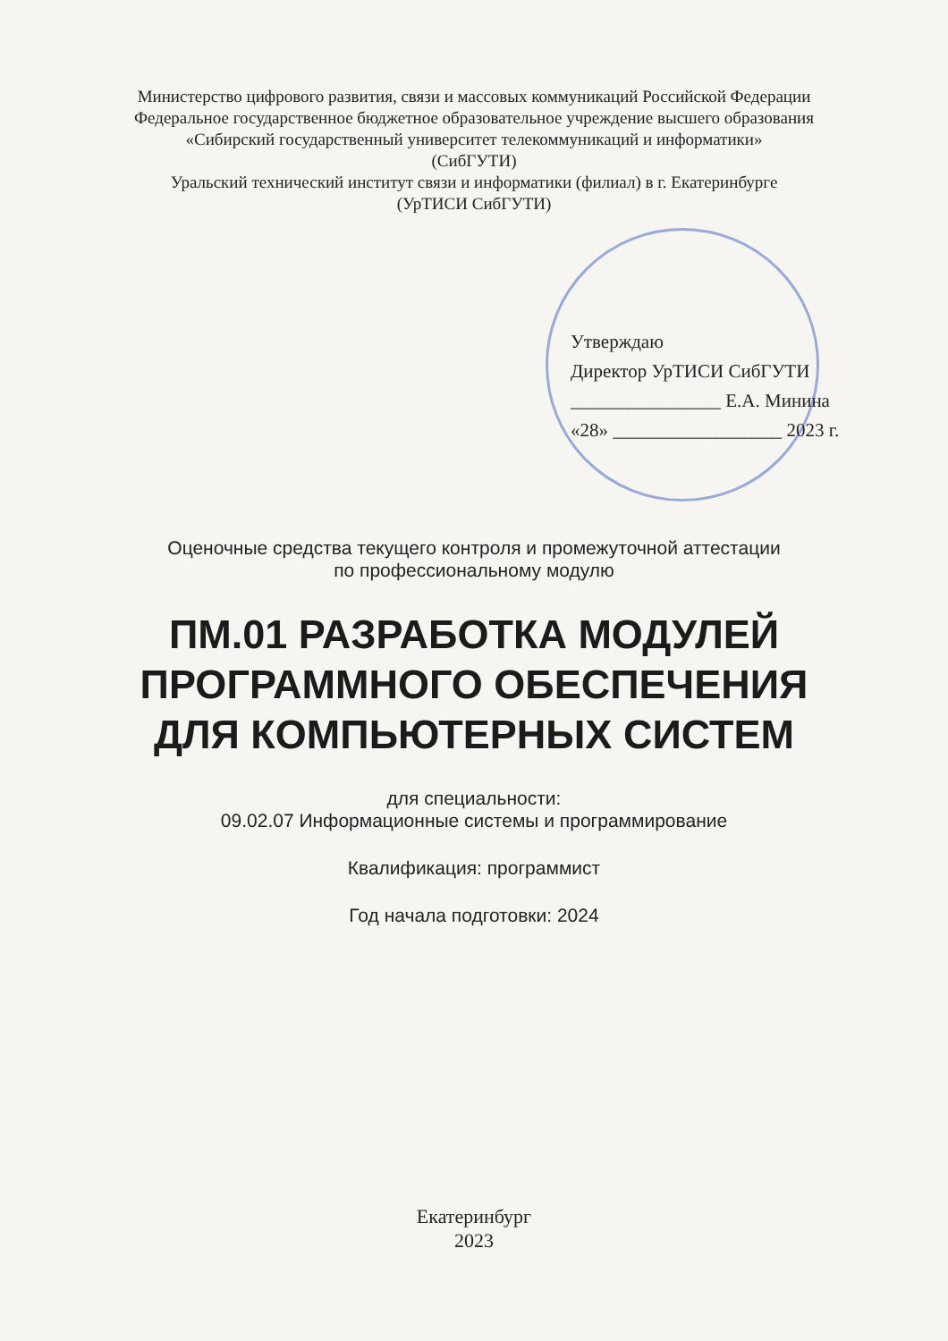Министерство цифрового развития, связи и массовых коммуникаций Российской Федерации
Федеральное государственное бюджетное образовательное учреждение высшего образования
«Сибирский государственный университет телекоммуникаций и информатики»
(СибГУТИ)
Уральский технический институт связи и информатики (филиал) в г. Екатеринбурге
(УрТИСИ СибГУТИ)
Утверждаю
Директор УрТИСИ СибГУТИ
________________ Е.А. Минина
«28» __________________ 2023 г.
Оценочные средства текущего контроля и промежуточной аттестации
по профессиональному модулю
ПМ.01 РАЗРАБОТКА МОДУЛЕЙ
ПРОГРАММНОГО ОБЕСПЕЧЕНИЯ
ДЛЯ КОМПЬЮТЕРНЫХ СИСТЕМ
для специальности:
09.02.07 Информационные системы и программирование
Квалификация: программист
Год начала подготовки: 2024
Екатеринбург
2023